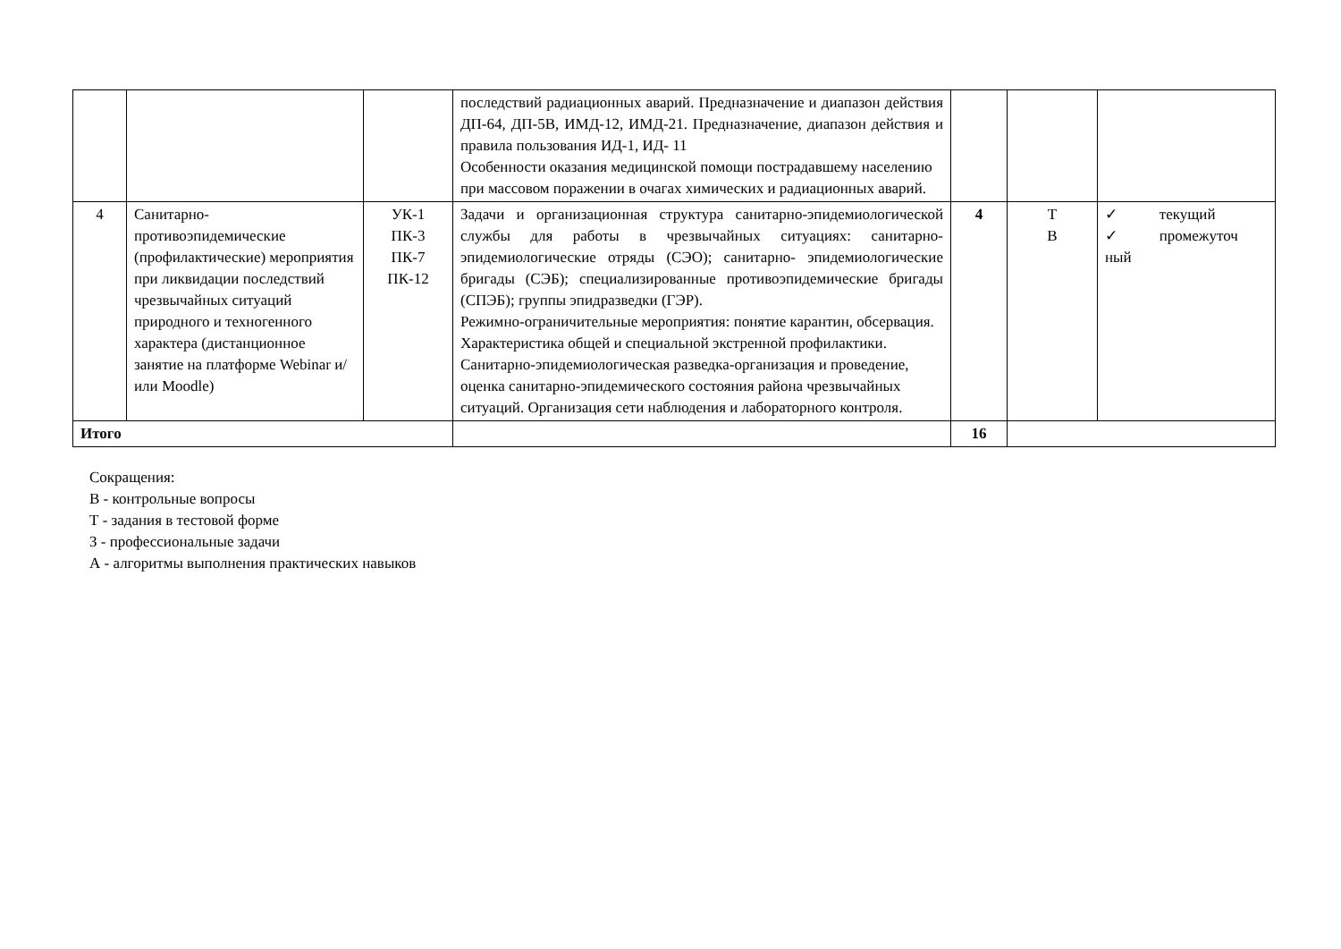| | | | последствий радиационных аварий. Предназначение и диапазон действия ДП-64, ДП-5В, ИМД-12, ИМД-21. Предназначение, диапазон действия и правила пользования ИД-1, ИД- 11 Особенности оказания медицинской помощи пострадавшему населению при массовом поражении в очагах химических и радиационных аварий. | | | |
| 4 | Санитарно-противоэпидемические (профилактические) мероприятия при ликвидации последствий чрезвычайных ситуаций природного и техногенного характера (дистанционное занятие на платформе Webinar и/или Moodle) | УК-1 ПК-3 ПК-7 ПК-12 | Задачи и организационная структура санитарно-эпидемиологической службы для работы в чрезвычайных ситуациях: санитарно- эпидемиологические отряды (СЭО); санитарно- эпидемиологические бригады (СЭБ); специализированные противоэпидемические бригады (СПЭБ); группы эпидразведки (ГЭР). Режимно-ограничительные мероприятия: понятие карантин, обсервация. Характеристика общей и специальной экстренной профилактики. Санитарно-эпидемиологическая разведка-организация и проведение, оценка санитарно-эпидемического состояния района чрезвычайных ситуаций. Организация сети наблюдения и лабораторного контроля. | 4 | Т В | ✓ текущий ✓ промежуточ ный |
| Итого | | | | 16 | | |
Сокращения:
В - контрольные вопросы
Т - задания в тестовой форме
З - профессиональные задачи
А - алгоритмы выполнения практических навыков